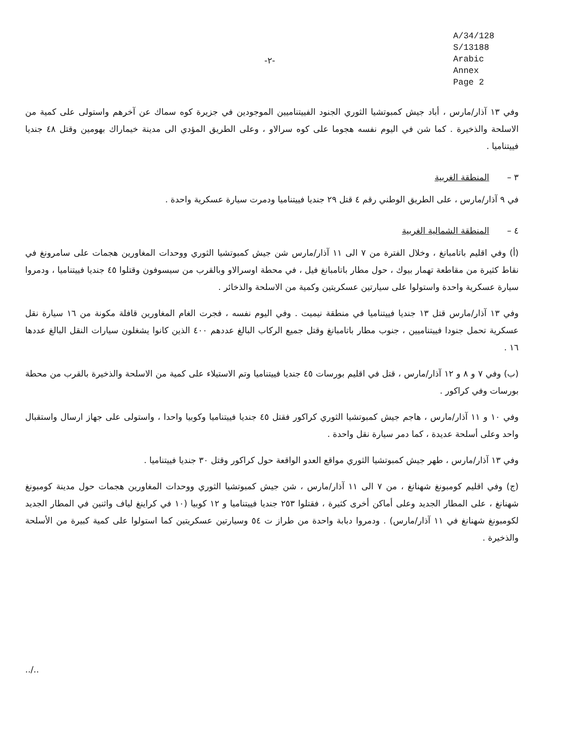A/34/128
S/13188
Arabic
Annex
Page 2
-٢-
وفي ١٣ آذار/مارس ، أباد جيش كمبوتشيا الثوري الجنود الفييتناميين الموجودين في جزيرة كوه سماك عن آخرهم واستولى على كمية من الاسلحة والذخيرة . كما شن في اليوم نفسه هجوما على كوه سرالاو ، وعلى الطريق المؤدي الى مدينة خيماراك بهومين وقتل ٤٨ جنديا فييتناميا .
٣ – المنطقة الغربية
في ٩ آذار/مارس ، على الطريق الوطني رقم ٤ قتل ٢٩ جنديا فييتناميا ودمرت سيارة عسكرية واحدة .
٤ – المنطقة الشمالية الغربية
(أ) وفي اقليم باتامبانغ ، وخلال الفترة من ٧ الى ١١ آذار/مارس شن جيش كمبوتشيا الثوري ووحدات المغاورين هجمات على سامرونغ في نقاط كثيرة من مقاطعة تهمار بيوك ، حول مطار باتامبانغ فيل ، في محطة اوسرالاو وبالقرب من سيسوفون وقتلوا ٤٥ جنديا فييتناميا ، ودمروا سيارة عسكرية واحدة واستولوا على سيارتين عسكريتين وكمية من الاسلحة والذخائر .
وفي ١٣ آذار/مارس قتل ١٣ جنديا فييتناميا في منطقة نيميت . وفي اليوم نفسه ، فجرت الغام المغاورين قافلة مكونة من ١٦ سيارة نقل عسكرية تحمل جنودا فييتناميين ، جنوب مطار باتامبانغ وقتل جميع الركاب البالغ عددهم ٤٠٠ الذين كانوا يشغلون سيارات النقل البالغ عددها ١٦ .
(ب) وفي ٧ و ٨ و ١٢ آذار/مارس ، قتل في اقليم بورسات ٤٥ جنديا فييتناميا وتم الاستيلاء على كمية من الاسلحة والذخيرة بالقرب من محطة بورسات وفي كراكور .
وفي ١٠ و ١١ آذار/مارس ، هاجم جيش كمبوتشيا الثوري كراكور فقتل ٤٥ جنديا فييتناميا وكوبيا واحدا ، واستولى على جهاز ارسال واستقبال واحد وعلى أسلحة عديدة ، كما دمر سيارة نقل واحدة .
وفي ١٣ آذار/مارس ، طهر جيش كمبوتشيا الثوري مواقع العدو الواقعة حول كراكور وقتل ٣٠ جنديا فييتناميا .
(ج) وفي اقليم كومبونغ شهنانغ ، من ٧ الى ١١ آذار/مارس ، شن جيش كمبوتشيا الثوري ووحدات المغاورين هجمات حول مدينة كومبونغ شهنانغ ، على المطار الجديد وعلى أماكن أخرى كثيرة ، فقتلوا ٢٥٣ جنديا فييتناميا و ١٢ كوبيا (١٠ في كراينغ لياف واثنين في المطار الجديد لكومبونغ شهنانغ في ١١ آذار/مارس) . ودمروا دبابة واحدة من طراز ت ٥٤ وسيارتين عسكريتين كما استولوا على كمية كبيرة من الأسلحة والذخيرة .
../..